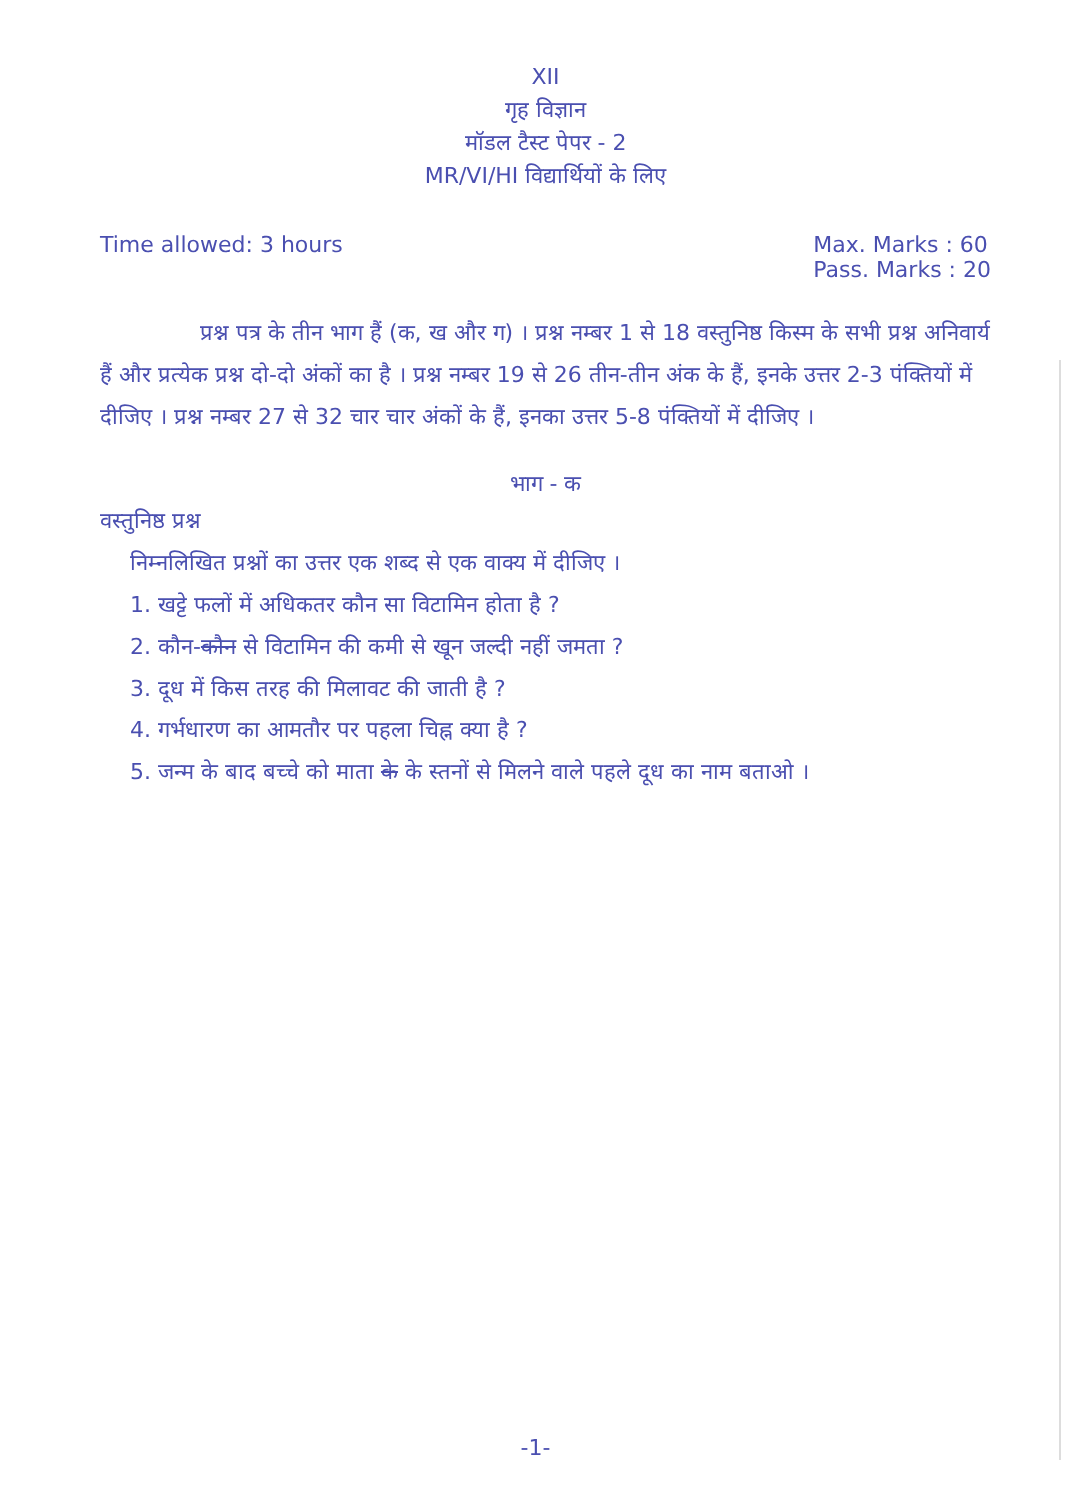XII
गृह विज्ञान
मॉडल टैस्ट पेपर - 2
MR/VI/HI विद्यार्थियों के लिए
Time allowed: 3 hours Max. Marks : 60
Pass. Marks : 20
प्रश्न पत्र के तीन भाग हैं (क, ख और ग) । प्रश्न नम्बर 1 से 18 वस्तुनिष्ठ किस्म के सभी प्रश्न अनिवार्य हैं और प्रत्येक प्रश्न दो-दो अंकों का है । प्रश्न नम्बर 19 से 26 तीन-तीन अंक के हैं, इनके उत्तर 2-3 पंक्तियों में दीजिए । प्रश्न नम्बर 27 से 32 चार चार अंकों के हैं, इनका उत्तर 5-8 पंक्तियों में दीजिए ।
भाग - क
वस्तुनिष्ठ प्रश्न
निम्नलिखित प्रश्नों का उत्तर एक शब्द से एक वाक्य में दीजिए ।
1. खट्टे फलों में अधिकतर कौन सा विटामिन होता है ?
2. कौन-कौन से विटामिन की कमी से खून जल्दी नहीं जमता ?
3. दूध में किस तरह की मिलावट की जाती है ?
4. गर्भधारण का आमतौर पर पहला चिह्न क्या है ?
5. जन्म के बाद बच्चे को माता के के स्तनों से मिलने वाले पहले दूध का नाम बताओ ।
-1-